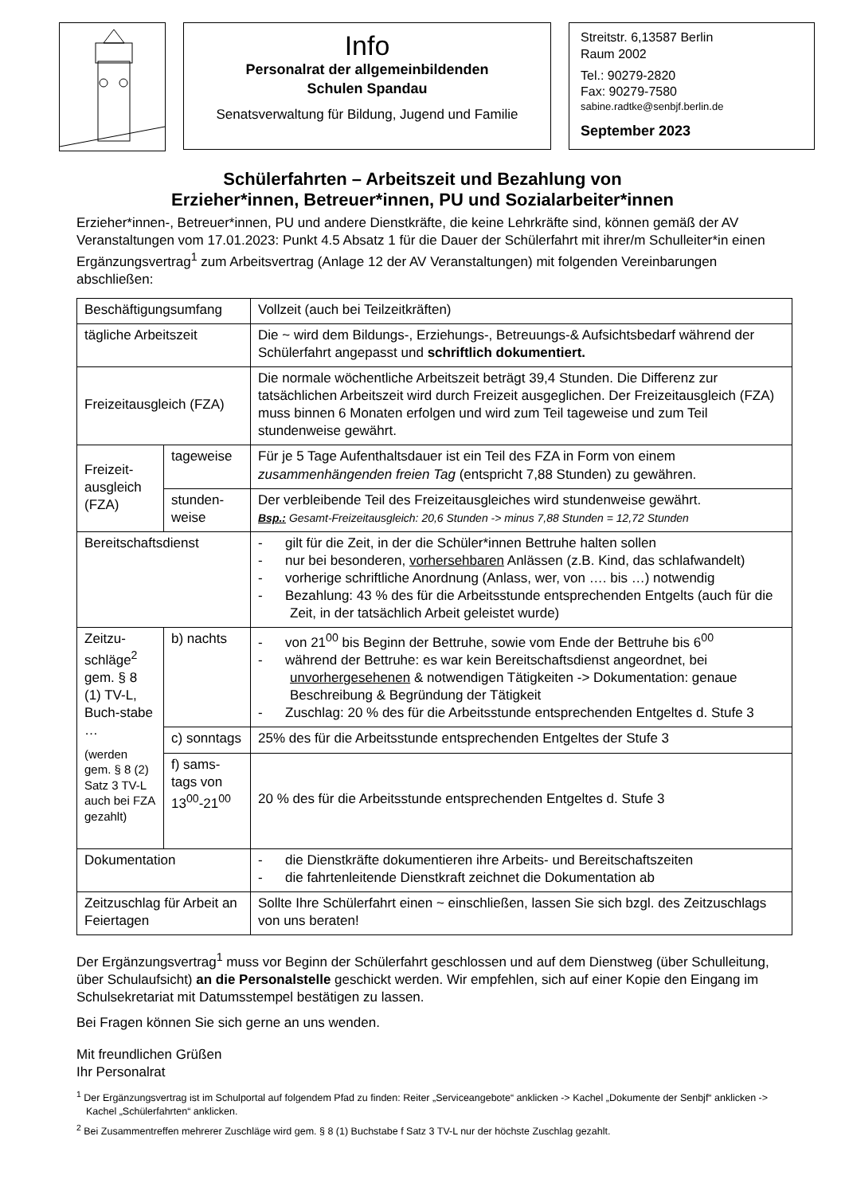Info
Personalrat der allgemeinbildenden
Schulen Spandau
Senatsverwaltung für Bildung, Jugend und Familie
Streitstr. 6,13587 Berlin
Raum 2002
Tel.: 90279-2820
Fax: 90279-7580
sabine.radtke@senbjf.berlin.de
September 2023
Schülerfahrten – Arbeitszeit und Bezahlung von
Erzieher*innen, Betreuer*innen, PU und Sozialarbeiter*innen
Erzieher*innen-, Betreuer*innen, PU und andere Dienstkräfte, die keine Lehrkräfte sind, können gemäß der AV Veranstaltungen vom 17.01.2023: Punkt 4.5 Absatz 1 für die Dauer der Schülerfahrt mit ihrer/m Schulleiter*in einen Ergänzungsvertrag<sup>1</sup> zum Arbeitsvertrag (Anlage 12 der AV Veranstaltungen) mit folgenden Vereinbarungen abschließen:
| Beschäftigungsumfang | | Vollzeit (auch bei Teilzeitkräften) |
| tägliche Arbeitszeit | | Die ~ wird dem Bildungs-, Erziehungs-, Betreuungs-& Aufsichtsbedarf während der Schülerfahrt angepasst und schriftlich dokumentiert. |
| Freizeitausgleich (FZA) | | Die normale wöchentliche Arbeitszeit beträgt 39,4 Stunden. Die Differenz zur tatsächlichen Arbeitszeit wird durch Freizeit ausgeglichen. Der Freizeitausgleich (FZA) muss binnen 6 Monaten erfolgen und wird zum Teil tageweise und zum Teil stundenweise gewährt. |
| Freizeit-ausgleich (FZA) | tageweise | Für je 5 Tage Aufenthaltsdauer ist ein Teil des FZA in Form von einem zusammenhängenden freien Tag (entspricht 7,88 Stunden) zu gewähren. |
| | stunden-weise | Der verbleibende Teil des Freizeitausgleiches wird stundenweise gewährt. Bsp.: Gesamt-Freizeitausgleich: 20,6 Stunden -> minus 7,88 Stunden = 12,72 Stunden |
| Bereitschaftsdienst | | - gilt für die Zeit, in der die Schüler*innen Bettruhe halten sollen - nur bei besonderen, vorhersehbaren Anlässen (z.B. Kind, das schlafwandelt) - vorherige schriftliche Anordnung (Anlass, wer, von …. bis …) notwendig - Bezahlung: 43 % des für die Arbeitsstunde entsprechenden Entgelts (auch für die Zeit, in der tatsächlich Arbeit geleistet wurde) |
| Zeitzu-schläge<sup>2</sup> gem. § 8 (1) TV-L, Buch-stabe … (werden gem. § 8 (2) Satz 3 TV-L auch bei FZA gezahlt) | b) nachts | - von 21<sup>00</sup> bis Beginn der Bettruhe, sowie vom Ende der Bettruhe bis 6<sup>00</sup> - während der Bettruhe: es war kein Bereitschaftsdienst angeordnet, bei unvorhergesehenen & notwendigen Tätigkeiten -> Dokumentation: genaue Beschreibung & Begründung der Tätigkeit - Zuschlag: 20 % des für die Arbeitsstunde entsprechenden Entgeltes d. Stufe 3 |
| | c) sonntags | 25% des für die Arbeitsstunde entsprechenden Entgeltes der Stufe 3 |
| | f) sams-tags von 13<sup>00</sup>-21<sup>00</sup> | 20 % des für die Arbeitsstunde entsprechenden Entgeltes d. Stufe 3 |
| Dokumentation | | - die Dienstkräfte dokumentieren ihre Arbeits- und Bereitschaftszeiten - die fahrtenleitende Dienstkraft zeichnet die Dokumentation ab |
| Zeitzuschlag für Arbeit an Feiertagen | | Sollte Ihre Schülerfahrt einen ~ einschließen, lassen Sie sich bzgl. des Zeitzuschlags von uns beraten! |
Der Ergänzungsvertrag<sup>1</sup> muss vor Beginn der Schülerfahrt geschlossen und auf dem Dienstweg (über Schulleitung, über Schulaufsicht) an die Personalstelle geschickt werden. Wir empfehlen, sich auf einer Kopie den Eingang im Schulsekretariat mit Datumsstempel bestätigen zu lassen.
Bei Fragen können Sie sich gerne an uns wenden.
Mit freundlichen Grüßen
Ihr Personalrat
<sup>1</sup> Der Ergänzungsvertrag ist im Schulportal auf folgendem Pfad zu finden: Reiter „Serviceangebote“ anklicken -> Kachel „Dokumente der Senbjf“ anklicken -> Kachel „Schülerfahrten“ anklicken.
<sup>2</sup> Bei Zusammentreffen mehrerer Zuschläge wird gem. § 8 (1) Buchstabe f Satz 3 TV-L nur der höchste Zuschlag gezahlt.